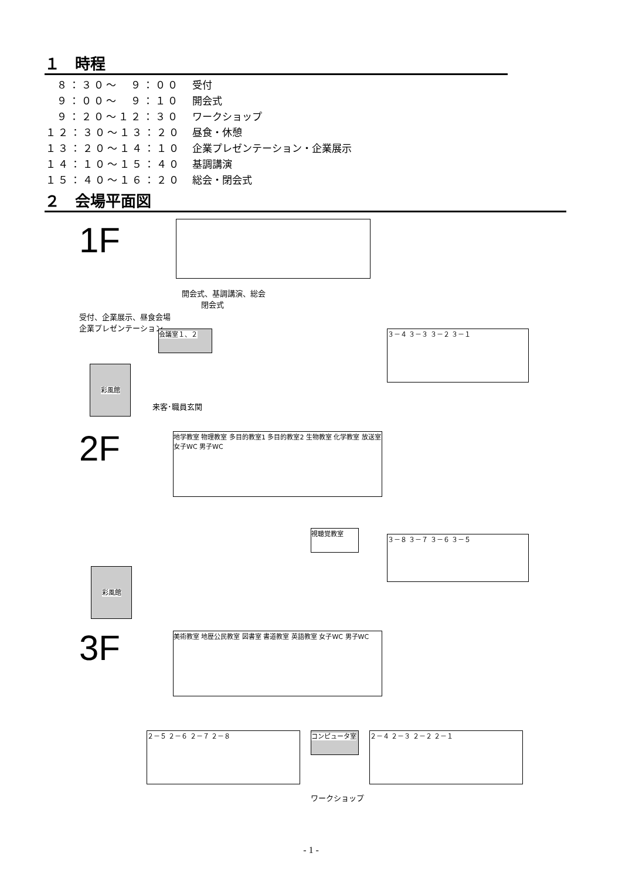１　時程
| ８：３０～ ９：００ | 受付 |
| ９：００～ ９：１０ | 開会式 |
| ９：２０～１２：３０ | ワークショップ |
| １２：３０～１３：２０ | 昼食・休憩 |
| １３：２０～１４：１０ | 企業プレゼンテーション・企業展示 |
| １４：１０～１５：４０ | 基調講演 |
| １５：４０～１６：２０ | 総会・閉会式 |
２　会場平面図
1F
開会式、基調講演、総会
閉会式
受付、企業展示、昼食会場
企業プレゼンテーション
会議室１、２ ３－４ ３－３ ３－２ ３－１
彩風館
来客･職員玄関
2F
地学教室 物理教室 多目的教室1 多目的教室2 生物教室 化学教室 放送室 女子WC 男子WC
視聴覚教室
３－８ ３－７ ３－６ ３－５
彩風館
3F 美術教室 地歴公民教室 図書室 書道教室 英語教室 女子WC 男子WC
コンピュータ室
２－５ ２－６ ２－７ ２－８ ２－４ ２－３ ２－２ ２－１
ワークショップ
- 1 -